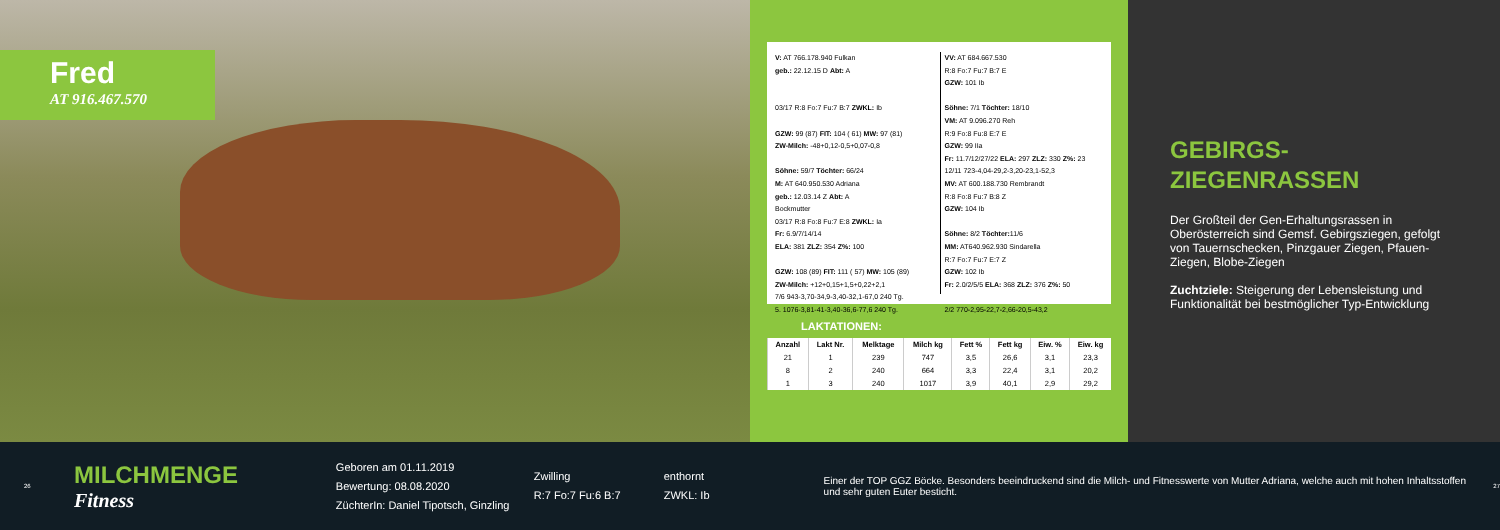Fred
AT 916.467.570
V: AT 766.178.940 Fulkan
geb.: 22.12.15 D Abt: A
03/17 R:8 Fo:7 Fu:7 B:7 ZWKL: Ib
GZW: 99 (87) FIT: 104 ( 61) MW: 97 (81)
ZW-Milch: -48+0,12-0,5+0,07-0,8
Söhne: 59/7 Töchter: 66/24
M: AT 640.950.530 Adriana
geb.: 12.03.14 Z Abt: A
Bockmutter
03/17 R:8 Fo:8 Fu:7 E:8 ZWKL: Ia
Fr: 6.9/7/14/14
ELA: 381 ZLZ: 354 Z%: 100
GZW: 108 (89) FIT: 111 ( 57) MW: 105 (89)
ZW-Milch: +12+0,15+1,5+0,22+2,1
7/6 943-3,70-34,9-3,40-32,1-67,0 240 Tg.
5. 1076-3,81-41-3,40-36,6-77,6 240 Tg.
VV: AT 684.667.530
R:8 Fo:7 Fu:7 B:7 E
GZW: 101 Ib
Söhne: 7/1 Töchter: 18/10
VM: AT 9.096.270 Reh
R:9 Fo:8 Fu:8 E:7 E
GZW: 99 IIa
Fr: 11.7/12/27/22 ELA: 297 ZLZ: 330 Z%: 23
12/11 723-4,04-29,2-3,20-23,1-52,3
MV: AT 600.188.730 Rembrandt
R:8 Fo:8 Fu:7 B:8 Z
GZW: 104 Ib
Söhne: 8/2 Töchter: 11/6
MM: AT640.962.930 Sindarella
R:7 Fo:7 Fu:7 E:7 Z
GZW: 102 Ib
Fr: 2.0/2/5/5 ELA: 368 ZLZ: 376 Z%: 50
2/2 770-2,95-22,7-2,66-20,5-43,2
LAKTATIONEN:
| Anzahl | Lakt Nr. | Melktage | Milch kg | Fett % | Fett kg | Eiw. % | Eiw. kg |
| --- | --- | --- | --- | --- | --- | --- | --- |
| 21 | 1 | 239 | 747 | 3,5 | 26,6 | 3,1 | 23,3 |
| 8 | 2 | 240 | 664 | 3,3 | 22,4 | 3,1 | 20,2 |
| 1 | 3 | 240 | 1017 | 3,9 | 40,1 | 2,9 | 29,2 |
GEBIRGS-
ZIEGENRASSEN
Der Großteil der Gen-Erhaltungsrassen in Oberösterreich sind Gemsf. Gebirgsziegen, gefolgt von Tauernschecken, Pinzgauer Ziegen, Pfauen-Ziegen, Blobe-Ziegen
Zuchtziele: Steigerung der Lebensleistung und Funktionalität bei bestmöglicher Typ-Entwicklung
26
MILCHMENGE
Fitness
Geboren am 01.11.2019
Bewertung: 08.08.2020
ZüchterIn: Daniel Tipotsch, Ginzling
Zwilling
R:7 Fo:7 Fu:6 B:7
enthornt
ZWKL: Ib
Einer der TOP GGZ Böcke. Besonders beeindruckend sind die Milch- und Fitnesswerte von Mutter Adriana, welche auch mit hohen Inhaltsstoffen und sehr guten Euter besticht.
27